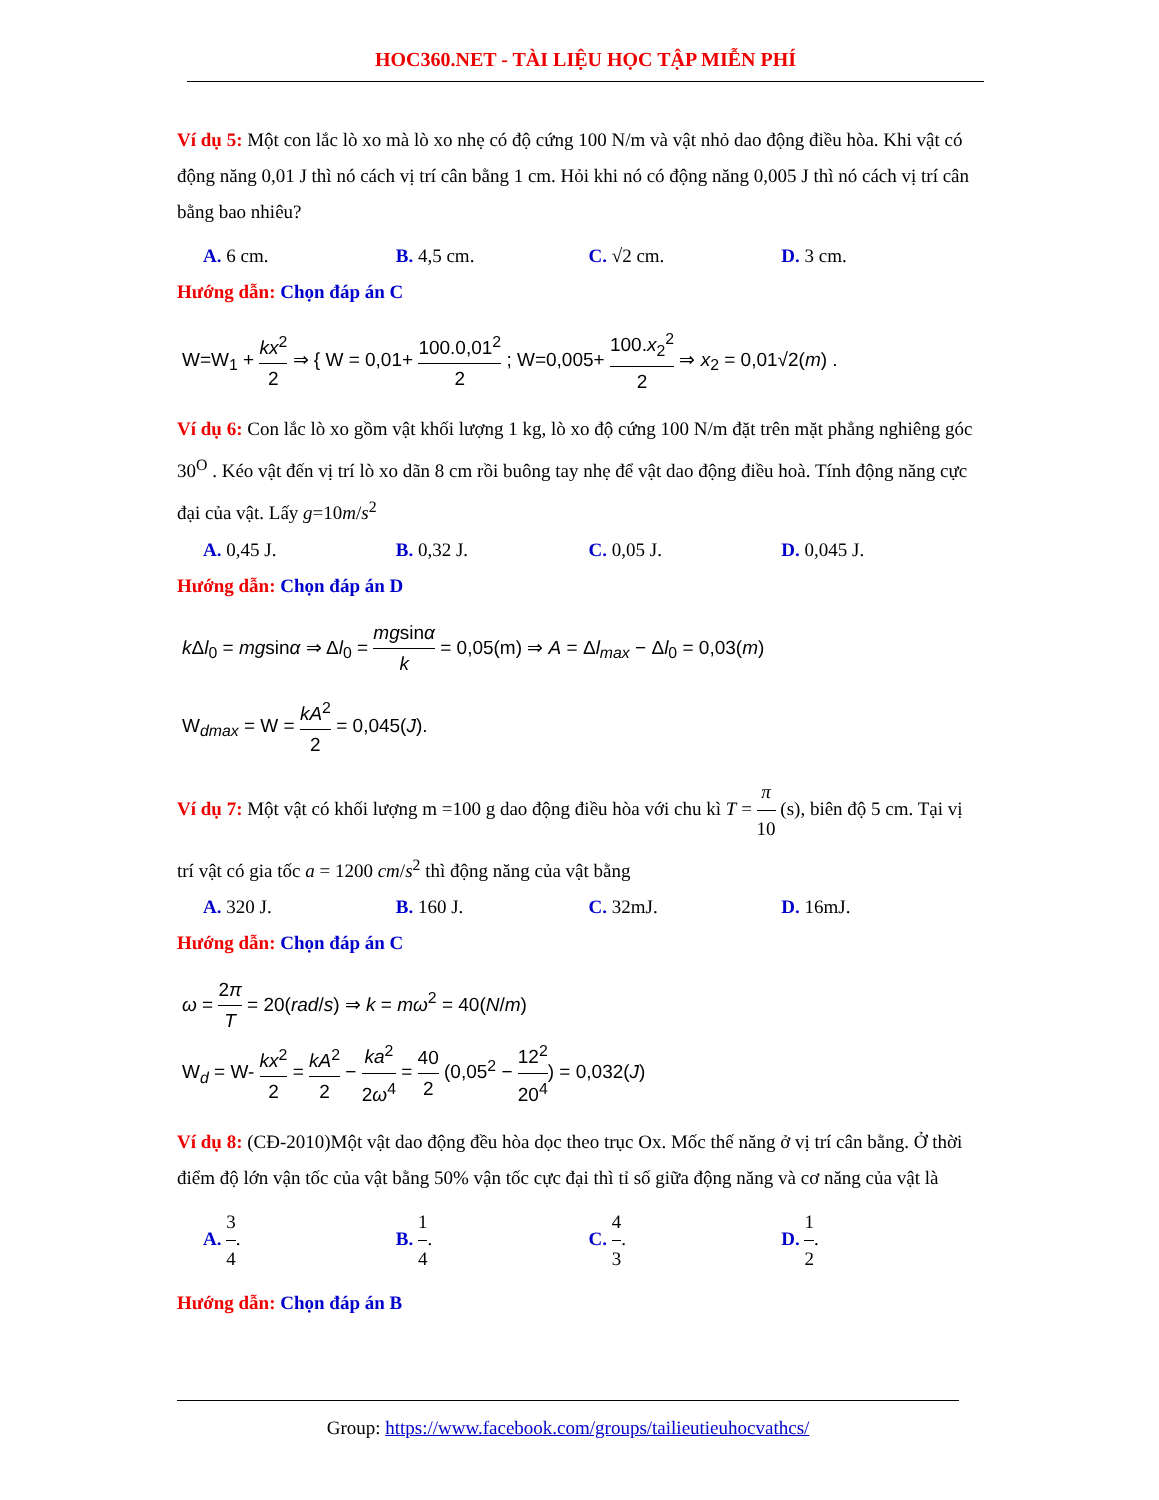HOC360.NET - TÀI LIỆU HỌC TẬP MIỄN PHÍ
Ví dụ 5: Một con lắc lò xo mà lò xo nhẹ có độ cứng 100 N/m và vật nhỏ dao động điều hòa. Khi vật có động năng 0,01 J thì nó cách vị trí cân bằng 1 cm. Hỏi khi nó có động năng 0,005 J thì nó cách vị trí cân bằng bao nhiêu?
A. 6 cm. B. 4,5 cm. C. √2 cm. D. 3 cm.
Hướng dẫn: Chọn đáp án C
W=W<sub>1</sub> + kx<sup>2</sup> 2 ⇒ { W = 0,01+ 100.0,01<sup>2</sup> 2 ; W=0,005+ 100.x<sub>2</sub><sup>2</sup> 2 ⇒ x<sub>2</sub> = 0,01√2(m) .
Ví dụ 6: Con lắc lò xo gồm vật khối lượng 1 kg, lò xo độ cứng 100 N/m đặt trên mặt phẳng nghiêng góc 30<sup>O</sup> . Kéo vật đến vị trí lò xo dãn 8 cm rồi buông tay nhẹ để vật dao động điều hoà. Tính động năng cực đại của vật. Lấy g=10m/s<sup>2</sup>
A. 0,45 J. B. 0,32 J. C. 0,05 J. D. 0,045 J.
Hướng dẫn: Chọn đáp án D
k Δl<sub>0</sub> = mgsinα ⇒ Δl<sub>0</sub> = mgsinα k = 0,05(m) ⇒ A = Δl<sub>max</sub> − Δl<sub>0</sub> = 0,03(m)
W<sub>dmax</sub> = W = kA<sup>2</sup> 2 = 0,045(J).
Ví dụ 7: Một vật có khối lượng m =100 g dao động điều hòa với chu kì T = π 10 (s), biên độ 5 cm. Tại vị trí vật có gia tốc a = 1200 cm/s<sup>2</sup> thì động năng của vật bằng
A. 320 J. B. 160 J. C. 32mJ. D. 16mJ.
Hướng dẫn: Chọn đáp án C
ω = 2π T = 20(rad/s) ⇒ k = mω<sup>2</sup> = 40(N/m)
W<sub>d</sub> = W- kx<sup>2</sup> 2 = kA<sup>2</sup> 2 − ka<sup>2</sup> 2ω<sup>4</sup> = 40 2 (0,05<sup>2</sup> − 12<sup>2</sup> 20<sup>4</sup>) = 0,032(J)
Ví dụ 8: (CĐ-2010)Một vật dao động đều hòa dọc theo trục Ox. Mốc thế năng ở vị trí cân bằng. Ở thời điểm độ lớn vận tốc của vật bằng 50% vận tốc cực đại thì tỉ số giữa động năng và cơ năng của vật là
A. 3 4. B. 1 4. C. 4 3. D. 1 2.
Hướng dẫn: Chọn đáp án B
Group: https://www.facebook.com/groups/tailieutieuhocvathcs/